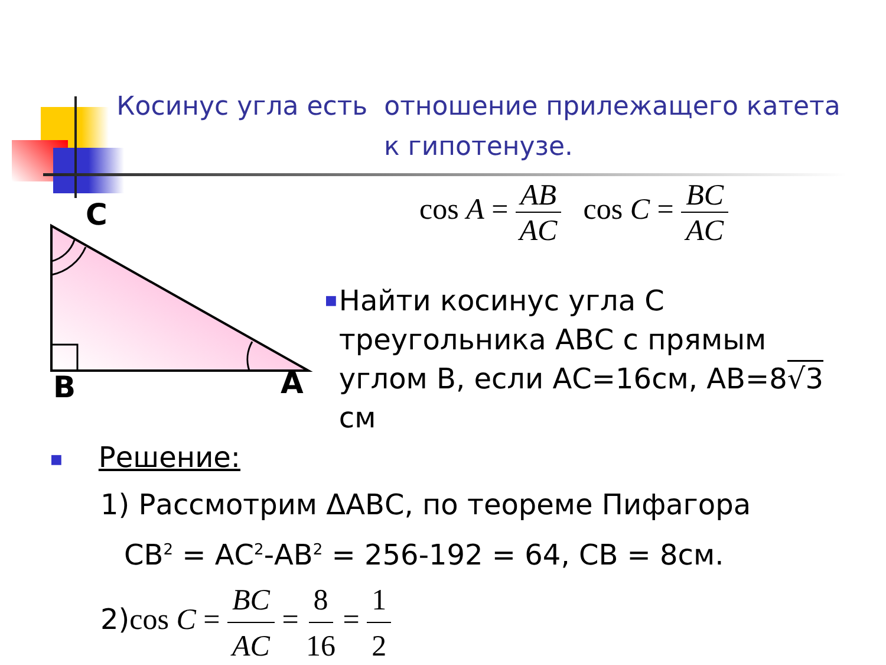Косинус угла есть отношение прилежащего катета к гипотенузе.
C
B
A
cos A = AB AC cos C = BC AC
■
Найти косинус угла С треугольника АВС с прямым углом В, если АС=16см, АВ=8√3 см
■ Решение:
1) Рассмотрим ΔАВС, по теореме Пифагора
СВ<sup>2</sup> = АС<sup>2</sup>-АВ<sup>2</sup> = 256-192 = 64, СВ = 8см.
2)cos C = BC AC = 8 16 = 1 2